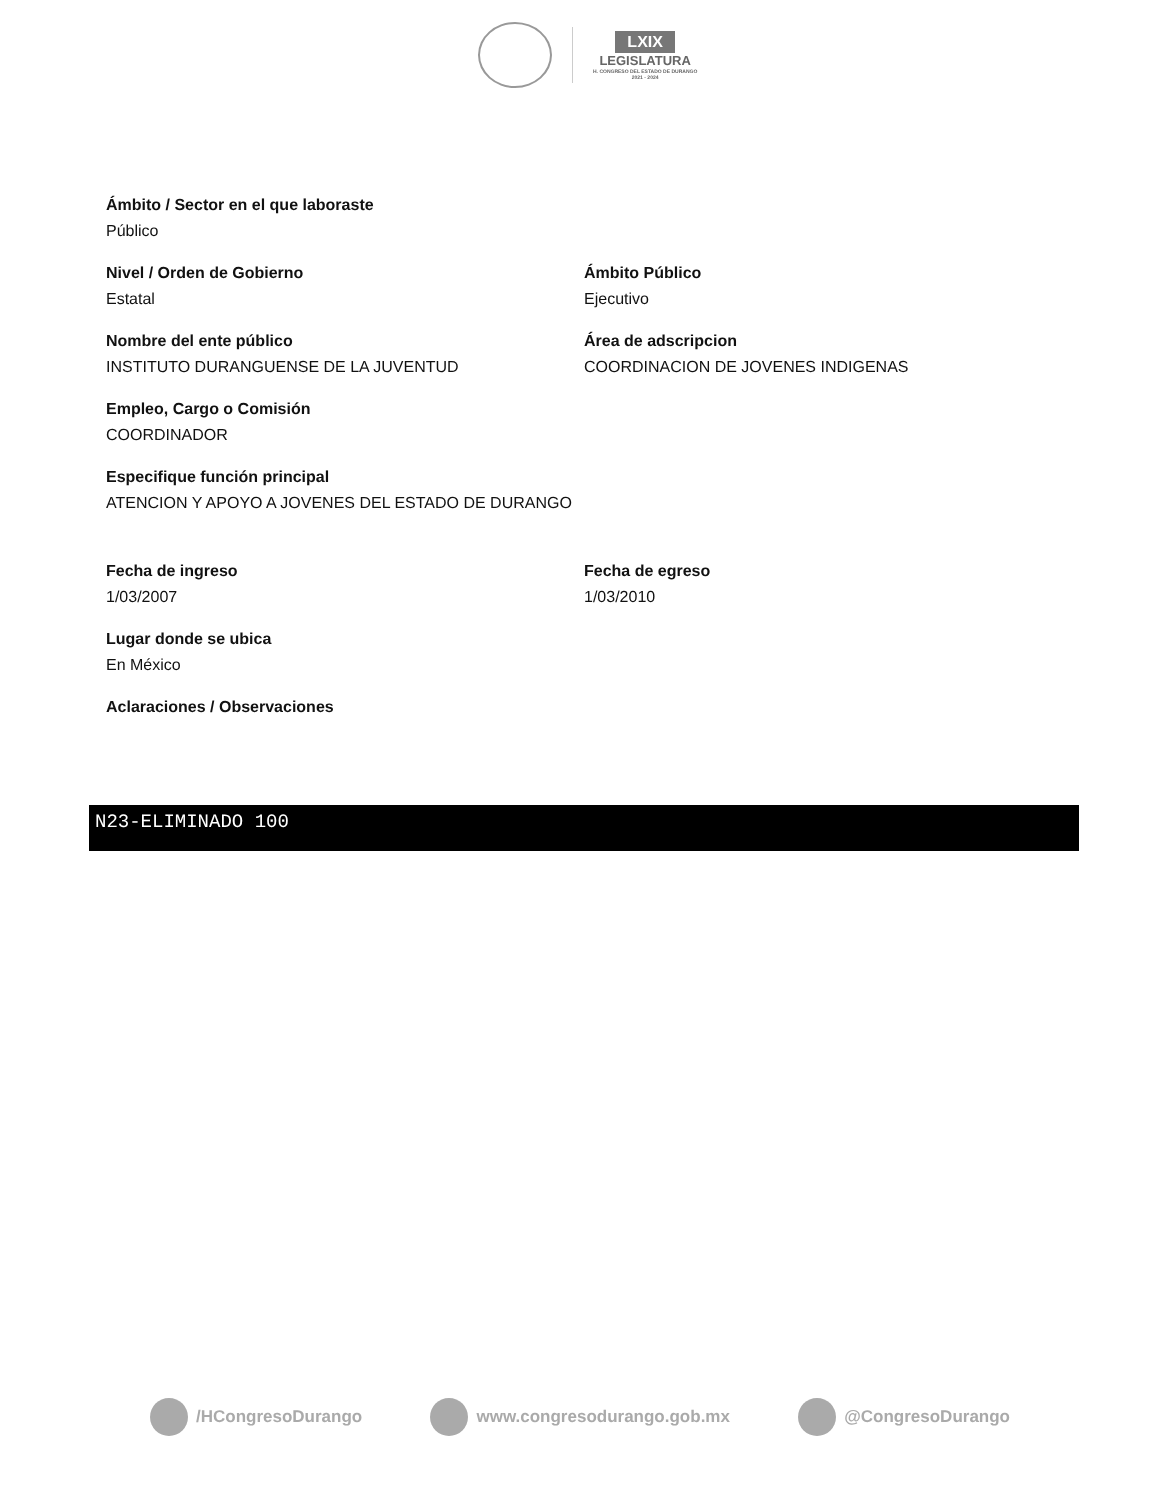LXIX
LEGISLATURA
H. CONGRESO DEL ESTADO DE DURANGO
2021 - 2024
Ámbito / Sector en el que laboraste
Público
Nivel / Orden de Gobierno
Estatal
Ámbito Público
Ejecutivo
Nombre del ente público
INSTITUTO DURANGUENSE DE LA JUVENTUD
Área de adscripcion
COORDINACION DE JOVENES INDIGENAS
Empleo, Cargo o Comisión
COORDINADOR
Especifique función principal
ATENCION Y APOYO A JOVENES DEL ESTADO DE DURANGO
Fecha de ingreso
1/03/2007
Fecha de egreso
1/03/2010
Lugar donde se ubica
En México
Aclaraciones / Observaciones
N23-ELIMINADO 100
/HCongresoDurango www.congresodurango.gob.mx @CongresoDurango